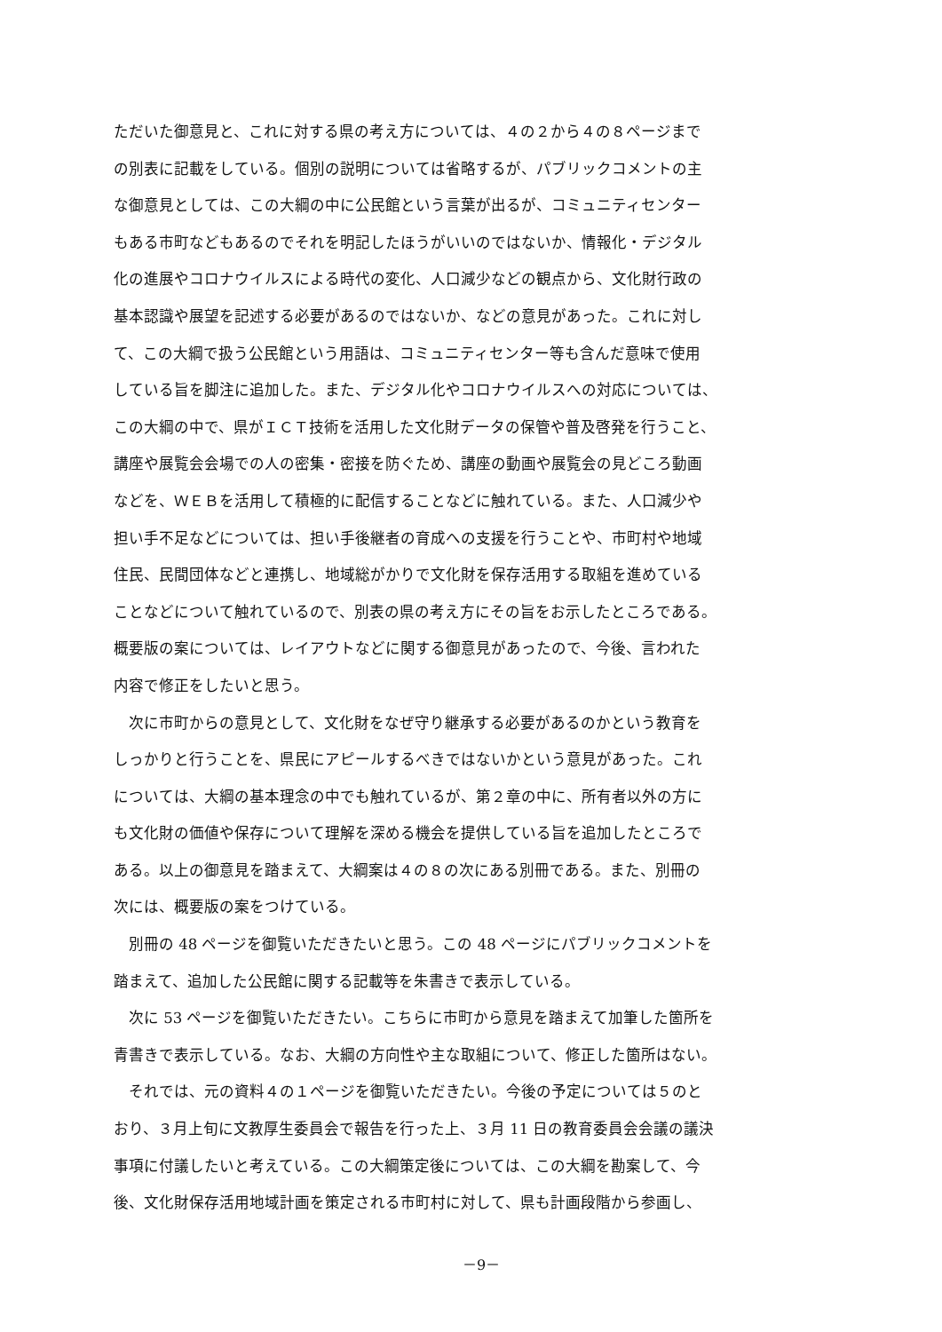ただいた御意見と、これに対する県の考え方については、４の２から４の８ページまで
の別表に記載をしている。個別の説明については省略するが、パブリックコメントの主
な御意見としては、この大綱の中に公民館という言葉が出るが、コミュニティセンター
もある市町などもあるのでそれを明記したほうがいいのではないか、情報化・デジタル
化の進展やコロナウイルスによる時代の変化、人口減少などの観点から、文化財行政の
基本認識や展望を記述する必要があるのではないか、などの意見があった。これに対し
て、この大綱で扱う公民館という用語は、コミュニティセンター等も含んだ意味で使用
している旨を脚注に追加した。また、デジタル化やコロナウイルスへの対応については、
この大綱の中で、県がＩＣＴ技術を活用した文化財データの保管や普及啓発を行うこと、
講座や展覧会会場での人の密集・密接を防ぐため、講座の動画や展覧会の見どころ動画
などを、ＷＥＢを活用して積極的に配信することなどに触れている。また、人口減少や
担い手不足などについては、担い手後継者の育成への支援を行うことや、市町村や地域
住民、民間団体などと連携し、地域総がかりで文化財を保存活用する取組を進めている
ことなどについて触れているので、別表の県の考え方にその旨をお示したところである。
概要版の案については、レイアウトなどに関する御意見があったので、今後、言われた
内容で修正をしたいと思う。
　次に市町からの意見として、文化財をなぜ守り継承する必要があるのかという教育を
しっかりと行うことを、県民にアピールするべきではないかという意見があった。これ
については、大綱の基本理念の中でも触れているが、第２章の中に、所有者以外の方に
も文化財の価値や保存について理解を深める機会を提供している旨を追加したところで
ある。以上の御意見を踏まえて、大綱案は４の８の次にある別冊である。また、別冊の
次には、概要版の案をつけている。
　別冊の 48 ページを御覧いただきたいと思う。この 48 ページにパブリックコメントを
踏まえて、追加した公民館に関する記載等を朱書きで表示している。
　次に 53 ページを御覧いただきたい。こちらに市町から意見を踏まえて加筆した箇所を
青書きで表示している。なお、大綱の方向性や主な取組について、修正した箇所はない。
　それでは、元の資料４の１ページを御覧いただきたい。今後の予定については５のと
おり、３月上旬に文教厚生委員会で報告を行った上、３月 11 日の教育委員会会議の議決
事項に付議したいと考えている。この大綱策定後については、この大綱を勘案して、今
後、文化財保存活用地域計画を策定される市町村に対して、県も計画段階から参画し、
－9－